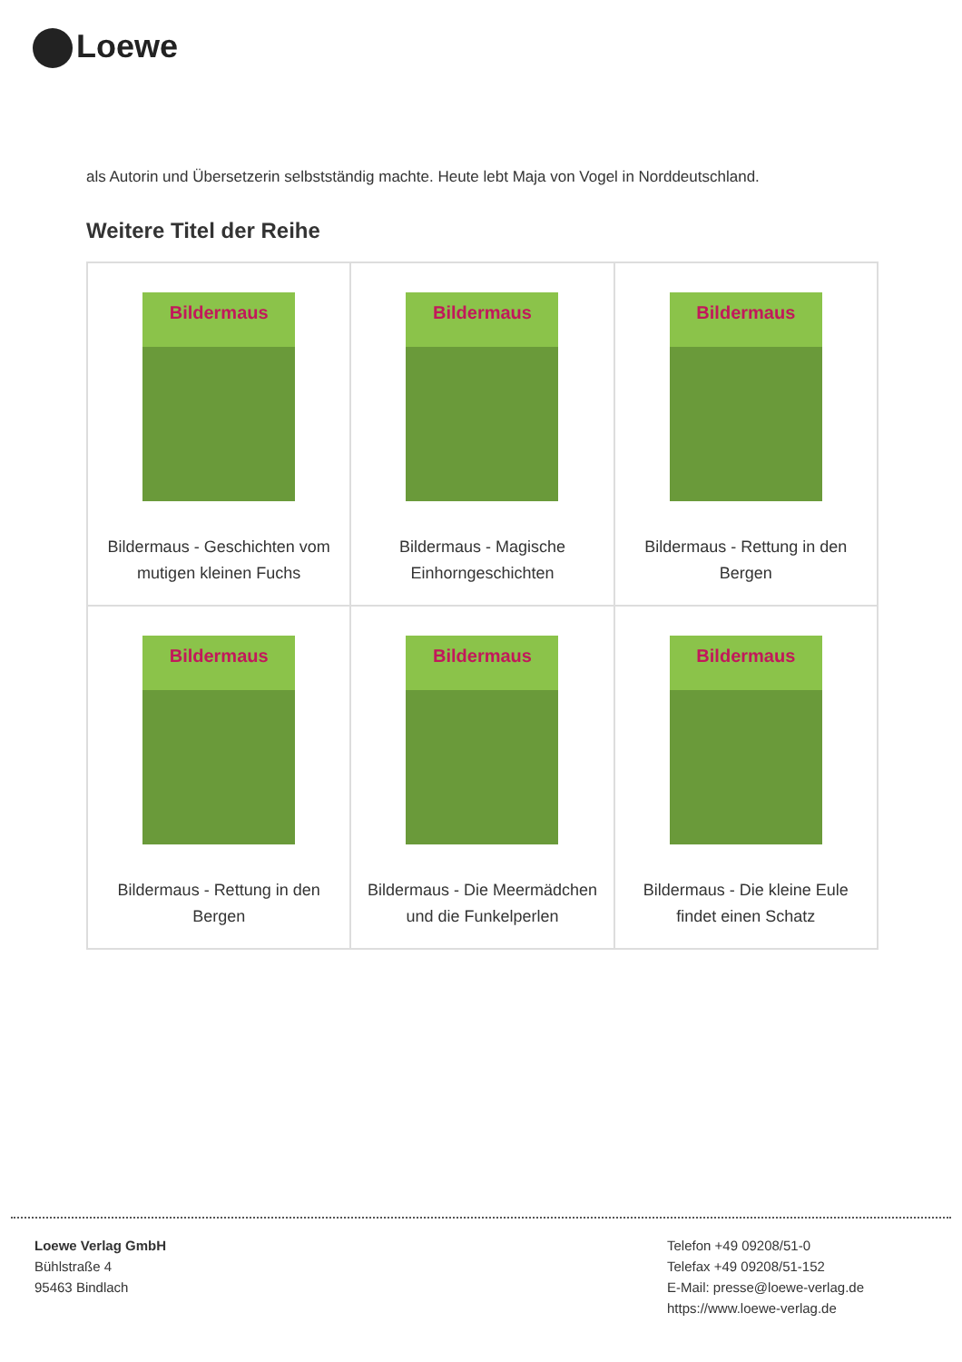Loewe
als Autorin und Übersetzerin selbstständig machte. Heute lebt Maja von Vogel in Norddeutschland.
Weitere Titel der Reihe
| Bildermaus Bildermaus - Geschichten vom mutigen kleinen Fuchs | Bildermaus Bildermaus - Magische Einhorngeschichten | Bildermaus Bildermaus - Rettung in den Bergen |
| Bildermaus Bildermaus - Rettung in den Bergen | Bildermaus Bildermaus - Die Meermädchen und die Funkelperlen | Bildermaus Bildermaus - Die kleine Eule findet einen Schatz |
Loewe Verlag GmbH
Bühlstraße 4
95463 Bindlach
Telefon +49 09208/51-0
Telefax +49 09208/51-152
E-Mail: presse@loewe-verlag.de
https://www.loewe-verlag.de